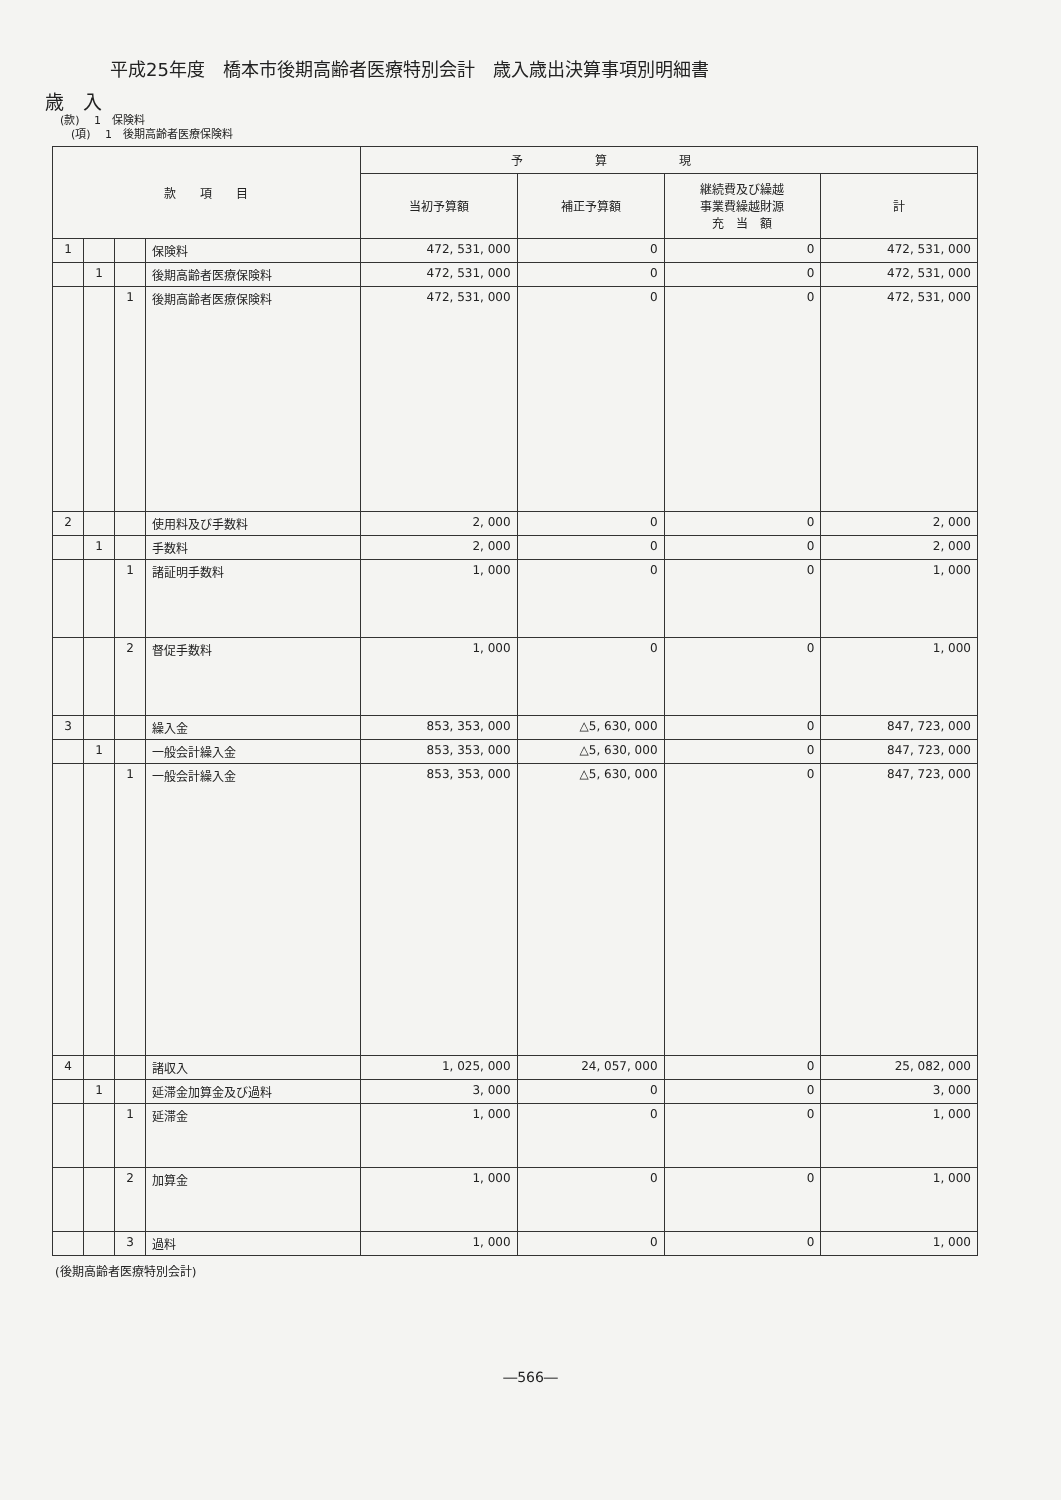平成25年度　橋本市後期高齢者医療特別会計　歳入歳出決算事項別明細書
歳　入
(款)　 1　保険料
　(項)　 1　後期高齢者医療保険料
| 款 項 目 | | | | 予 算 現 | | | |
| --- | --- | --- | --- | --- | --- | --- | --- |
| | | | | 当初予算額 | 補正予算額 | 継続費及び繰越 事業費繰越財源 充 当 額 | 計 |
| 1 | | | 保険料 | 472, 531, 000 | 0 | 0 | 472, 531, 000 |
| | 1 | | 後期高齢者医療保険料 | 472, 531, 000 | 0 | 0 | 472, 531, 000 |
| | | 1 | 後期高齢者医療保険料 | 472, 531, 000 | 0 | 0 | 472, 531, 000 |
| 2 | | | 使用料及び手数料 | 2, 000 | 0 | 0 | 2, 000 |
| | 1 | | 手数料 | 2, 000 | 0 | 0 | 2, 000 |
| | | 1 | 諸証明手数料 | 1, 000 | 0 | 0 | 1, 000 |
| | | 2 | 督促手数料 | 1, 000 | 0 | 0 | 1, 000 |
| 3 | | | 繰入金 | 853, 353, 000 | △5, 630, 000 | 0 | 847, 723, 000 |
| | 1 | | 一般会計繰入金 | 853, 353, 000 | △5, 630, 000 | 0 | 847, 723, 000 |
| | | 1 | 一般会計繰入金 | 853, 353, 000 | △5, 630, 000 | 0 | 847, 723, 000 |
| 4 | | | 諸収入 | 1, 025, 000 | 24, 057, 000 | 0 | 25, 082, 000 |
| | 1 | | 延滞金加算金及び過料 | 3, 000 | 0 | 0 | 3, 000 |
| | | 1 | 延滞金 | 1, 000 | 0 | 0 | 1, 000 |
| | | 2 | 加算金 | 1, 000 | 0 | 0 | 1, 000 |
| | | 3 | 過料 | 1, 000 | 0 | 0 | 1, 000 |
(後期高齢者医療特別会計)
―566―